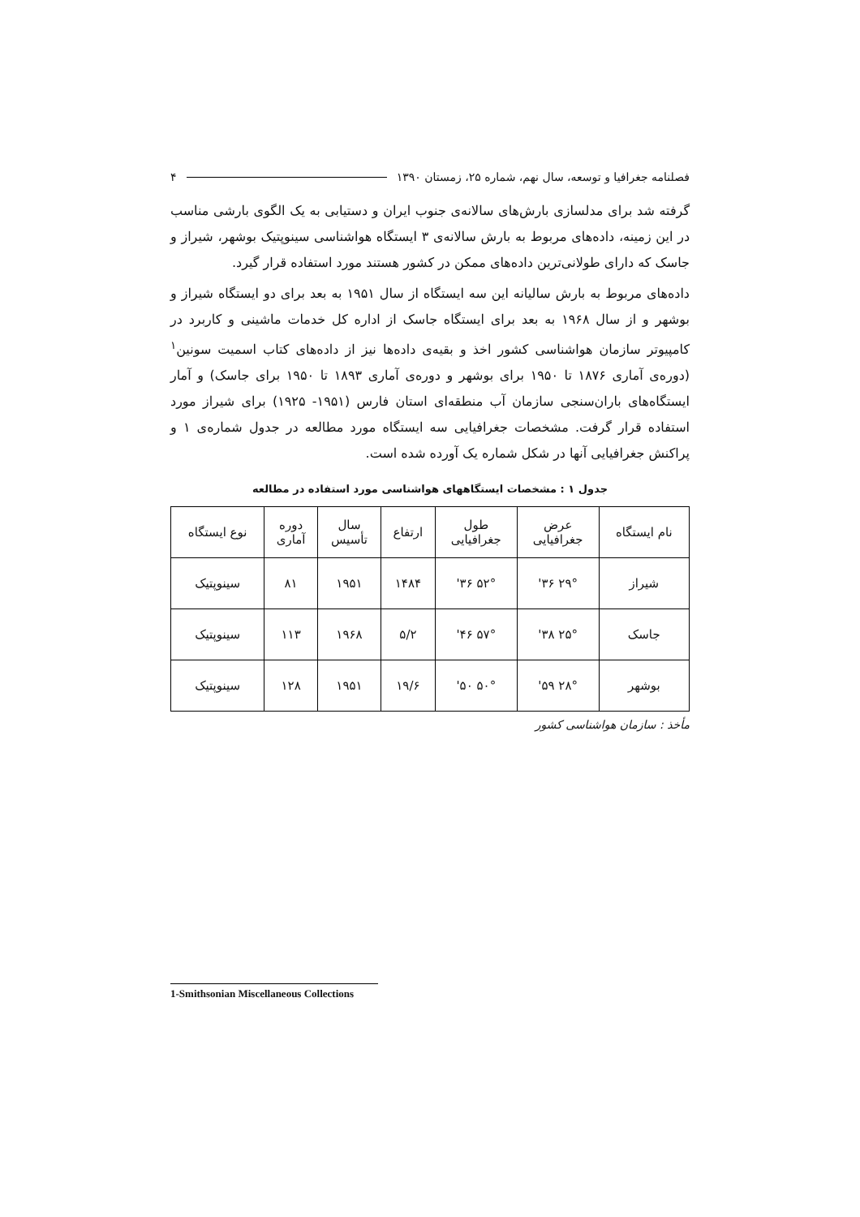فصلنامه جغرافیا و توسعه، سال نهم، شماره ۲۵، زمستان ۱۳۹۰ ۴
گرفته شد برای مدلسازی بارش‌های سالانه‌ی جنوب ایران و دستیابی به یک الگوی بارشی مناسب در این زمینه، داده‌های مربوط به بارش سالانه‌ی ۳ ایستگاه هواشناسی سینوپتیک بوشهر، شیراز و جاسک که دارای طولانی‌ترین داده‌های ممکن در کشور هستند مورد استفاده قرار گیرد.
داده‌های مربوط به بارش سالیانه این سه ایستگاه از سال ۱۹۵۱ به بعد برای دو ایستگاه شیراز و بوشهر و از سال ۱۹۶۸ به بعد برای ایستگاه جاسک از اداره کل خدمات ماشینی و کاربرد در کامپیوتر سازمان هواشناسی کشور اخذ و بقیه‌ی داده‌ها نیز از داده‌های کتاب اسمیت سونین<sup>۱</sup> (دوره‌ی آماری ۱۸۷۶ تا ۱۹۵۰ برای بوشهر و دوره‌ی آماری ۱۸۹۳ تا ۱۹۵۰ برای جاسک) و آمار ایستگاه‌های باران‌سنجی سازمان آب منطقه‌ای استان فارس (۱۹۵۱- ۱۹۲۵) برای شیراز مورد استفاده قرار گرفت. مشخصات جغرافیایی سه ایستگاه مورد مطالعه در جدول شماره‌ی ۱ و پراکنش جغرافیایی آنها در شکل شماره یک آورده شده است.
جدول ۱ : مشخصات ایستگاههای هواشناسی مورد استفاده در مطالعه
| نام ایستگاه | عرض جغرافیایی | طول جغرافیایی | ارتفاع | سال تأسیس | دوره آماری | نوع ایستگاه |
| --- | --- | --- | --- | --- | --- | --- |
| شیراز | ۲۹° ۳۶' | ۵۲° ۳۶' | ۱۴۸۴ | ۱۹۵۱ | ۸۱ | سینوپتیک |
| جاسک | ۲۵° ۳۸' | ۵۷° ۴۶' | ۵/۲ | ۱۹۶۸ | ۱۱۳ | سینوپتیک |
| بوشهر | ۲۸° ۵۹' | ۵۰° ۵۰' | ۱۹/۶ | ۱۹۵۱ | ۱۲۸ | سینوپتیک |
مأخذ : سازمان هواشناسی کشور
1-Smithsonian Miscellaneous Collections